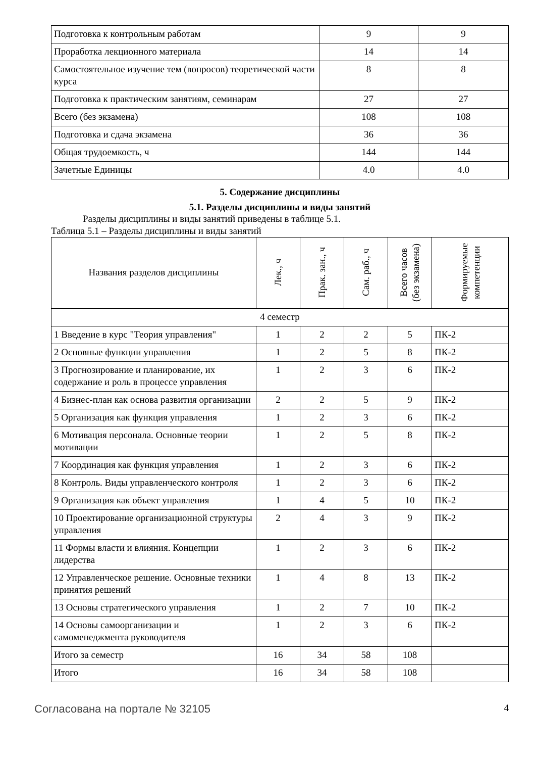| Подготовка к контрольным работам | 9 | 9 |
| Проработка лекционного материала | 14 | 14 |
| Самостоятельное изучение тем (вопросов) теоретической части курса | 8 | 8 |
| Подготовка к практическим занятиям, семинарам | 27 | 27 |
| Всего (без экзамена) | 108 | 108 |
| Подготовка и сдача экзамена | 36 | 36 |
| Общая трудоемкость, ч | 144 | 144 |
| Зачетные Единицы | 4.0 | 4.0 |
5. Содержание дисциплины
5.1. Разделы дисциплины и виды занятий
Разделы дисциплины и виды занятий приведены в таблице 5.1.
Таблица 5.1 – Разделы дисциплины и виды занятий
| Названия разделов дисциплины | Лек., ч | Прак. зан., ч | Сам. раб., ч | Всего часов (без экзамена) | Формируемые компетенции |
| --- | --- | --- | --- | --- | --- |
| 4 семестр | | | | | |
| 1 Введение в курс "Теория управления" | 1 | 2 | 2 | 5 | ПК-2 |
| 2 Основные функции управления | 1 | 2 | 5 | 8 | ПК-2 |
| 3 Прогнозирование и планирование, их содержание и роль в процессе управления | 1 | 2 | 3 | 6 | ПК-2 |
| 4 Бизнес-план как основа развития организации | 2 | 2 | 5 | 9 | ПК-2 |
| 5 Организация как функция управления | 1 | 2 | 3 | 6 | ПК-2 |
| 6 Мотивация персонала. Основные теории мотивации | 1 | 2 | 5 | 8 | ПК-2 |
| 7 Координация как функция управления | 1 | 2 | 3 | 6 | ПК-2 |
| 8 Контроль. Виды управленческого контроля | 1 | 2 | 3 | 6 | ПК-2 |
| 9 Организация как объект управления | 1 | 4 | 5 | 10 | ПК-2 |
| 10 Проектирование организационной структуры управления | 2 | 4 | 3 | 9 | ПК-2 |
| 11 Формы власти и влияния. Концепции лидерства | 1 | 2 | 3 | 6 | ПК-2 |
| 12 Управленческое решение. Основные техники принятия решений | 1 | 4 | 8 | 13 | ПК-2 |
| 13 Основы стратегического управления | 1 | 2 | 7 | 10 | ПК-2 |
| 14 Основы самоорганизации и самоменеджмента руководителя | 1 | 2 | 3 | 6 | ПК-2 |
| Итого за семестр | 16 | 34 | 58 | 108 | |
| Итого | 16 | 34 | 58 | 108 | |
Согласована на портале № 32105 4